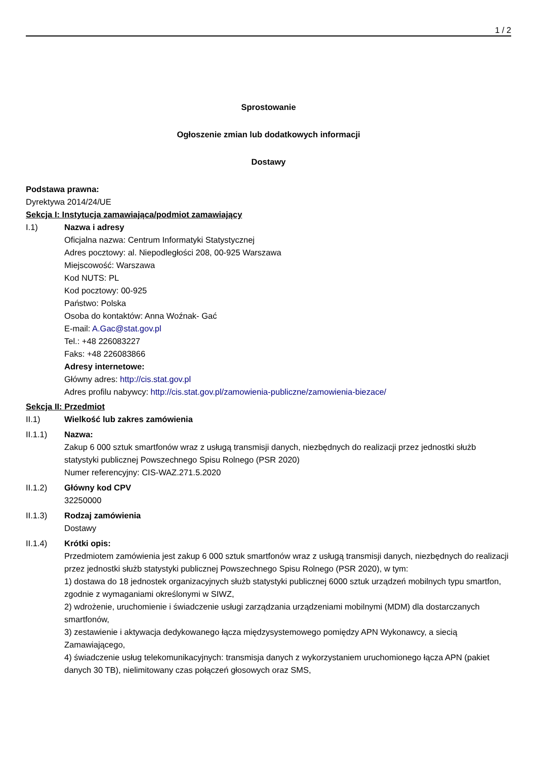1 / 2
Sprostowanie
Ogłoszenie zmian lub dodatkowych informacji
Dostawy
Podstawa prawna:
Dyrektywa 2014/24/UE
Sekcja I: Instytucja zamawiająca/podmiot zamawiający
I.1) Nazwa i adresy
Oficjalna nazwa: Centrum Informatyki Statystycznej
Adres pocztowy: al. Niepodległości 208, 00-925 Warszawa
Miejscowość: Warszawa
Kod NUTS: PL
Kod pocztowy: 00-925
Państwo: Polska
Osoba do kontaktów: Anna Woźnak- Gać
E-mail: A.Gac@stat.gov.pl
Tel.: +48 226083227
Faks: +48 226083866
Adresy internetowe:
Główny adres: http://cis.stat.gov.pl
Adres profilu nabywcy: http://cis.stat.gov.pl/zamowienia-publiczne/zamowienia-biezace/
Sekcja II: Przedmiot
II.1) Wielkość lub zakres zamówienia
II.1.1) Nazwa:
Zakup 6 000 sztuk smartfonów wraz z usługą transmisji danych, niezbędnych do realizacji przez jednostki służb statystyki publicznej Powszechnego Spisu Rolnego (PSR 2020)
Numer referencyjny: CIS-WAZ.271.5.2020
II.1.2) Główny kod CPV
32250000
II.1.3) Rodzaj zamówienia
Dostawy
II.1.4) Krótki opis:
Przedmiotem zamówienia jest zakup 6 000 sztuk smartfonów wraz z usługą transmisji danych, niezbędnych do realizacji przez jednostki służb statystyki publicznej Powszechnego Spisu Rolnego (PSR 2020), w tym:
1) dostawa do 18 jednostek organizacyjnych służb statystyki publicznej 6000 sztuk urządzeń mobilnych typu smartfon, zgodnie z wymaganiami określonymi w SIWZ,
2) wdrożenie, uruchomienie i świadczenie usługi zarządzania urządzeniami mobilnymi (MDM) dla dostarczanych smartfonów,
3) zestawienie i aktywacja dedykowanego łącza międzysystemowego pomiędzy APN Wykonawcy, a siecią Zamawiającego,
4) świadczenie usług telekomunikacyjnych: transmisja danych z wykorzystaniem uruchomionego łącza APN (pakiet danych 30 TB), nielimitowany czas połączeń głosowych oraz SMS,